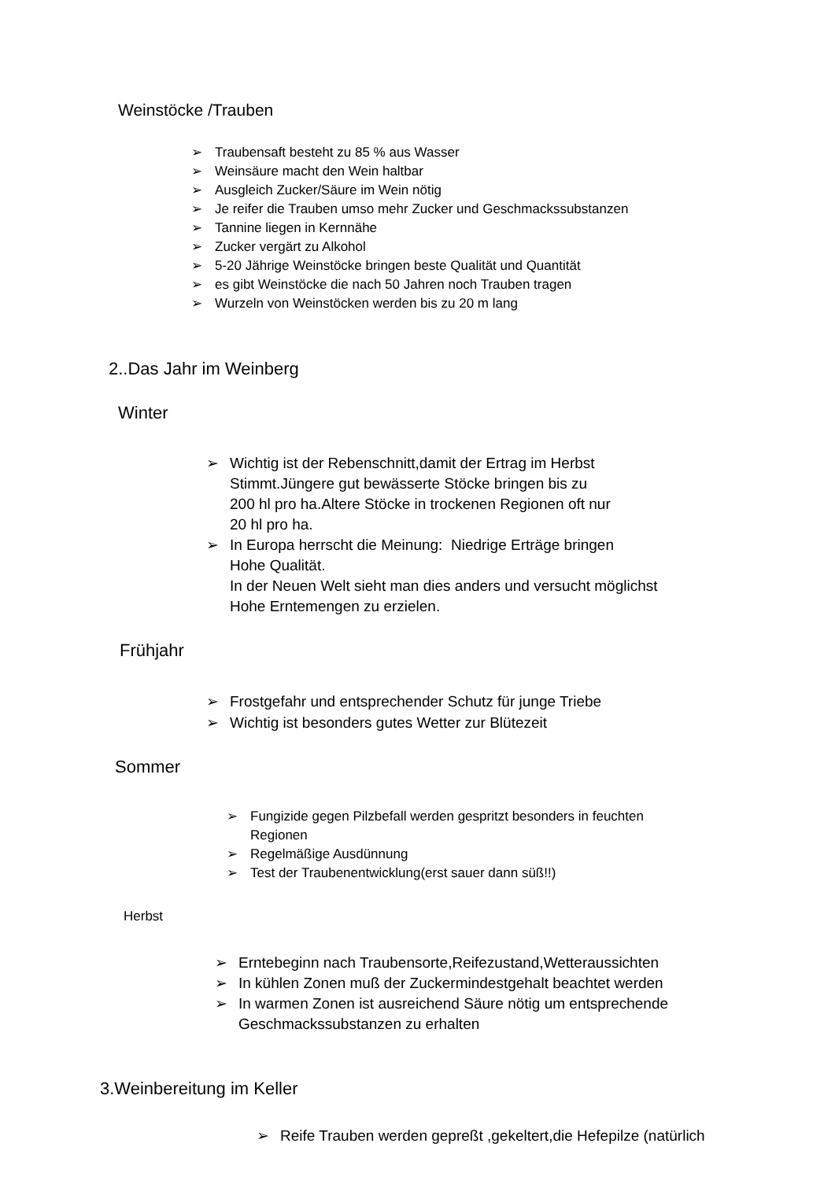Weinstöcke /Trauben
➢ Traubensaft besteht zu 85 % aus Wasser
➢ Weinsäure macht den Wein haltbar
➢ Ausgleich Zucker/Säure im Wein nötig
➢ Je reifer die Trauben umso mehr Zucker und Geschmackssubstanzen
➢ Tannine liegen in Kernnähe
➢ Zucker vergärt zu Alkohol
➢ 5-20 Jährige Weinstöcke bringen beste Qualität und Quantität
➢ es gibt Weinstöcke die nach 50 Jahren noch Trauben tragen
➢ Wurzeln von Weinstöcken werden bis zu 20 m lang
2..Das Jahr im Weinberg
Winter
➢ Wichtig ist der Rebenschnitt,damit der Ertrag im Herbst
Stimmt.Jüngere gut bewässerte Stöcke bringen bis zu
200 hl pro ha.Altere Stöcke in trockenen Regionen oft nur
20 hl pro ha.
➢ In Europa herrscht die Meinung: Niedrige Erträge bringen
Hohe Qualität.
In der Neuen Welt sieht man dies anders und versucht möglichst
Hohe Erntemengen zu erzielen.
Frühjahr
➢ Frostgefahr und entsprechender Schutz für junge Triebe
➢ Wichtig ist besonders gutes Wetter zur Blütezeit
Sommer
➢ Fungizide gegen Pilzbefall werden gespritzt besonders in feuchten
Regionen
➢ Regelmäßige Ausdünnung
➢ Test der Traubenentwicklung(erst sauer dann süß!!)
Herbst
➢ Erntebeginn nach Traubensorte,Reifezustand,Wetteraussichten
➢ In kühlen Zonen muß der Zuckermindestgehalt beachtet werden
➢ In warmen Zonen ist ausreichend Säure nötig um entsprechende
Geschmackssubstanzen zu erhalten
3.Weinbereitung im Keller
➢ Reife Trauben werden gepreßt ,gekeltert,die Hefepilze (natürlich